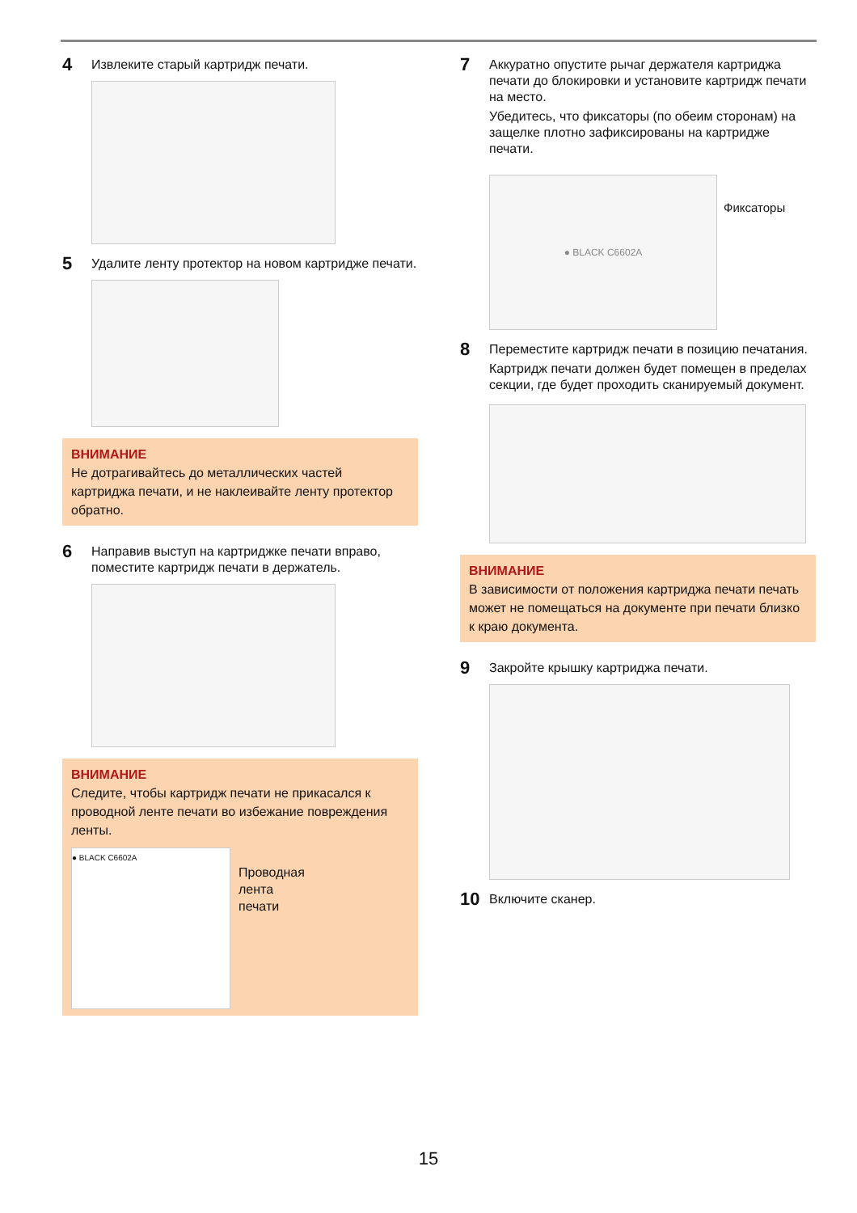4 Извлеките старый картридж печати.
5 Удалите ленту протектор на новом картридже печати.
ВНИМАНИЕ
Не дотрагивайтесь до металлических частей картриджа печати, и не наклеивайте ленту протектор обратно.
6 Направив выступ на картриджке печати вправо, поместите картридж печати в держатель.
ВНИМАНИЕ
Следите, чтобы картридж печати не прикасался к проводной ленте печати во избежание повреждения ленты.
● BLACK C6602A
Проводная
лента
печати
7 Аккуратно опустите рычаг держателя картриджа печати до блокировки и установите картридж печати на место.
Убедитесь, что фиксаторы (по обеим сторонам) на защелке плотно зафиксированы на картридже печати.
● BLACK C6602A
Фиксаторы
8 Переместите картридж печати в позицию печатания.
Картридж печати должен будет помещен в пределах секции, где будет проходить сканируемый документ.
ВНИМАНИЕ
В зависимости от положения картриджа печати печать может не помещаться на документе при печати близко к краю документа.
9 Закройте крышку картриджа печати.
10 Включите сканер.
15